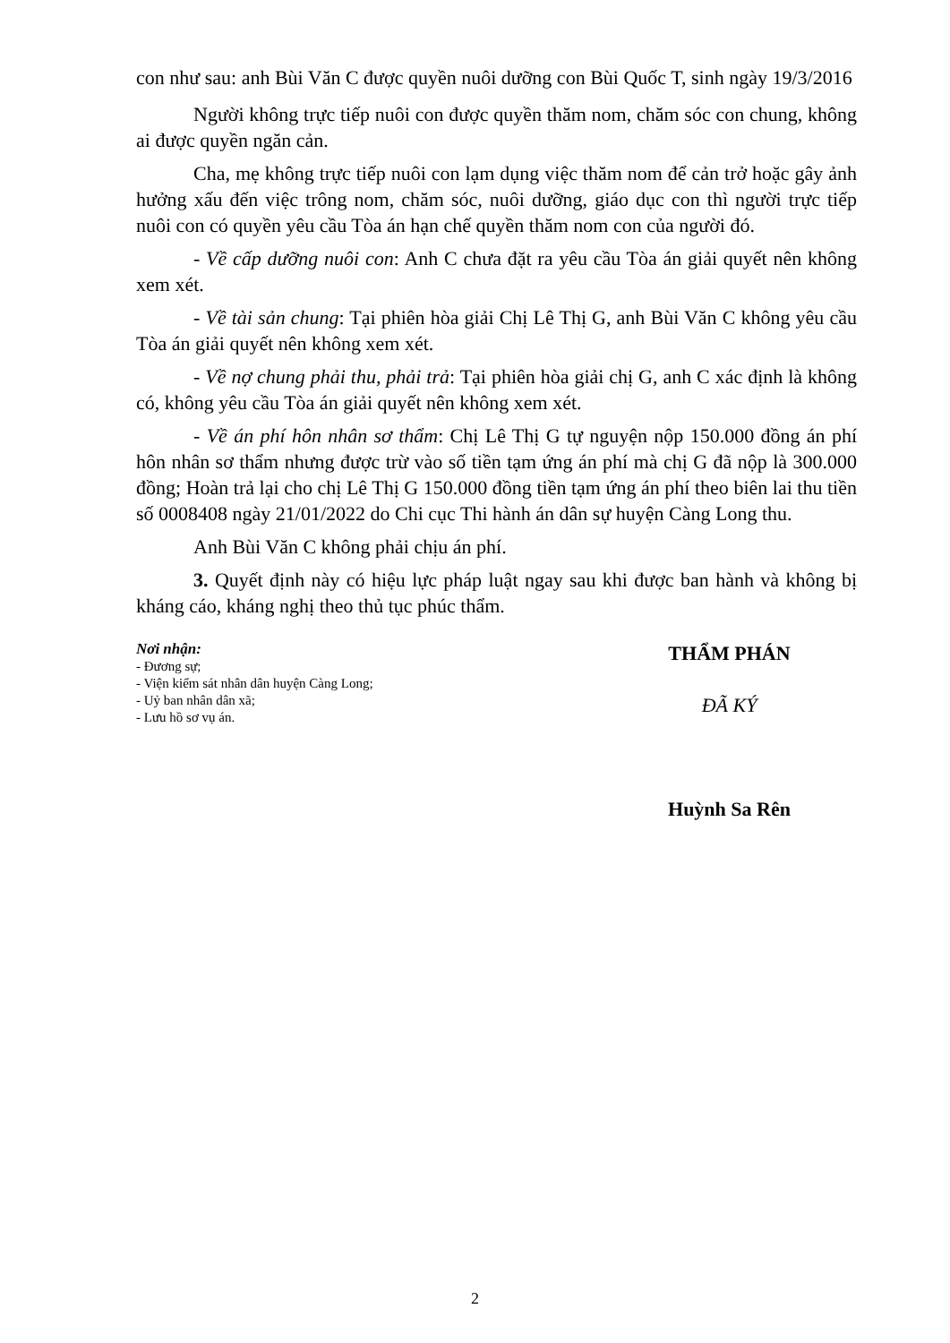con như sau: anh Bùi Văn C được quyền nuôi dưỡng con Bùi Quốc T, sinh ngày 19/3/2016
Người không trực tiếp nuôi con được quyền thăm nom, chăm sóc con chung, không ai được quyền ngăn cản.
Cha, mẹ không trực tiếp nuôi con lạm dụng việc thăm nom để cản trở hoặc gây ảnh hưởng xấu đến việc trông nom, chăm sóc, nuôi dưỡng, giáo dục con thì người trực tiếp nuôi con có quyền yêu cầu Tòa án hạn chế quyền thăm nom con của người đó.
- Về cấp dưỡng nuôi con: Anh C chưa đặt ra yêu cầu Tòa án giải quyết nên không xem xét.
- Về tài sản chung: Tại phiên hòa giải Chị Lê Thị G, anh Bùi Văn C không yêu cầu Tòa án giải quyết nên không xem xét.
- Về nợ chung phải thu, phải trả: Tại phiên hòa giải chị G, anh C xác định là không có, không yêu cầu Tòa án giải quyết nên không xem xét.
- Về án phí hôn nhân sơ thẩm: Chị Lê Thị G tự nguyện nộp 150.000 đồng án phí hôn nhân sơ thẩm nhưng được trừ vào số tiền tạm ứng án phí mà chị G đã nộp là 300.000 đồng; Hoàn trả lại cho chị Lê Thị G 150.000 đồng tiền tạm ứng án phí theo biên lai thu tiền số 0008408 ngày 21/01/2022 do Chi cục Thi hành án dân sự huyện Càng Long thu.
Anh Bùi Văn C không phải chịu án phí.
3. Quyết định này có hiệu lực pháp luật ngay sau khi được ban hành và không bị kháng cáo, kháng nghị theo thủ tục phúc thẩm.
Nơi nhận:
- Đương sự;
- Viện kiểm sát nhân dân huyện Càng Long;
- Uỷ ban nhân dân xã;
- Lưu hồ sơ vụ án.
THẨM PHÁN
ĐÃ KÝ
Huỳnh Sa Rên
2